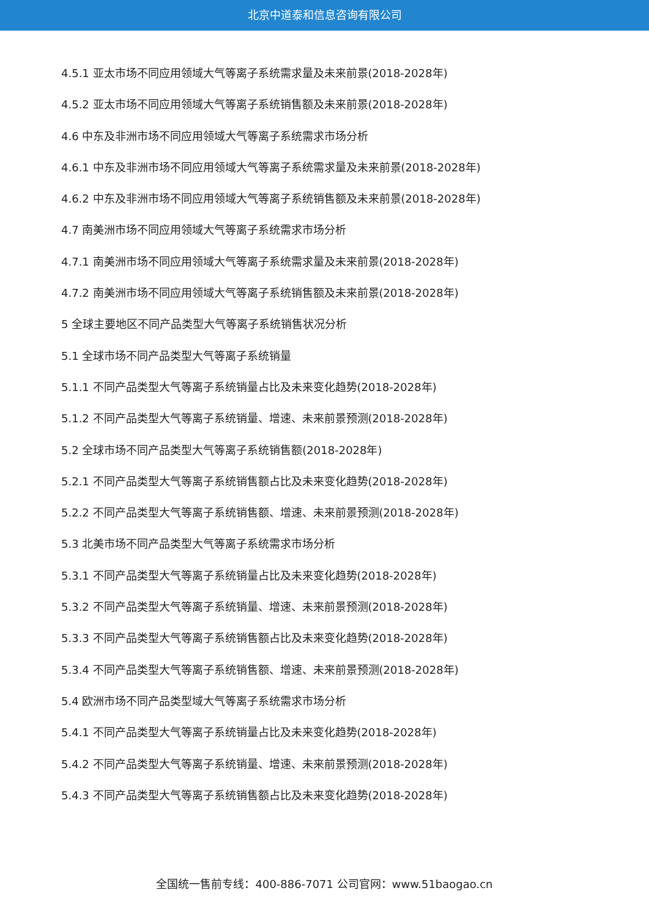北京中道泰和信息咨询有限公司
4.5.1 亚太市场不同应用领域大气等离子系统需求量及未来前景(2018-2028年)
4.5.2 亚太市场不同应用领域大气等离子系统销售额及未来前景(2018-2028年)
4.6 中东及非洲市场不同应用领域大气等离子系统需求市场分析
4.6.1 中东及非洲市场不同应用领域大气等离子系统需求量及未来前景(2018-2028年)
4.6.2 中东及非洲市场不同应用领域大气等离子系统销售额及未来前景(2018-2028年)
4.7 南美洲市场不同应用领域大气等离子系统需求市场分析
4.7.1 南美洲市场不同应用领域大气等离子系统需求量及未来前景(2018-2028年)
4.7.2 南美洲市场不同应用领域大气等离子系统销售额及未来前景(2018-2028年)
5 全球主要地区不同产品类型大气等离子系统销售状况分析
5.1 全球市场不同产品类型大气等离子系统销量
5.1.1 不同产品类型大气等离子系统销量占比及未来变化趋势(2018-2028年)
5.1.2 不同产品类型大气等离子系统销量、增速、未来前景预测(2018-2028年)
5.2 全球市场不同产品类型大气等离子系统销售额(2018-2028年)
5.2.1 不同产品类型大气等离子系统销售额占比及未来变化趋势(2018-2028年)
5.2.2 不同产品类型大气等离子系统销售额、增速、未来前景预测(2018-2028年)
5.3 北美市场不同产品类型大气等离子系统需求市场分析
5.3.1 不同产品类型大气等离子系统销量占比及未来变化趋势(2018-2028年)
5.3.2 不同产品类型大气等离子系统销量、增速、未来前景预测(2018-2028年)
5.3.3 不同产品类型大气等离子系统销售额占比及未来变化趋势(2018-2028年)
5.3.4 不同产品类型大气等离子系统销售额、增速、未来前景预测(2018-2028年)
5.4 欧洲市场不同产品类型域大气等离子系统需求市场分析
5.4.1 不同产品类型大气等离子系统销量占比及未来变化趋势(2018-2028年)
5.4.2 不同产品类型大气等离子系统销量、增速、未来前景预测(2018-2028年)
5.4.3 不同产品类型大气等离子系统销售额占比及未来变化趋势(2018-2028年)
全国统一售前专线：400-886-7071 公司官网：www.51baogao.cn